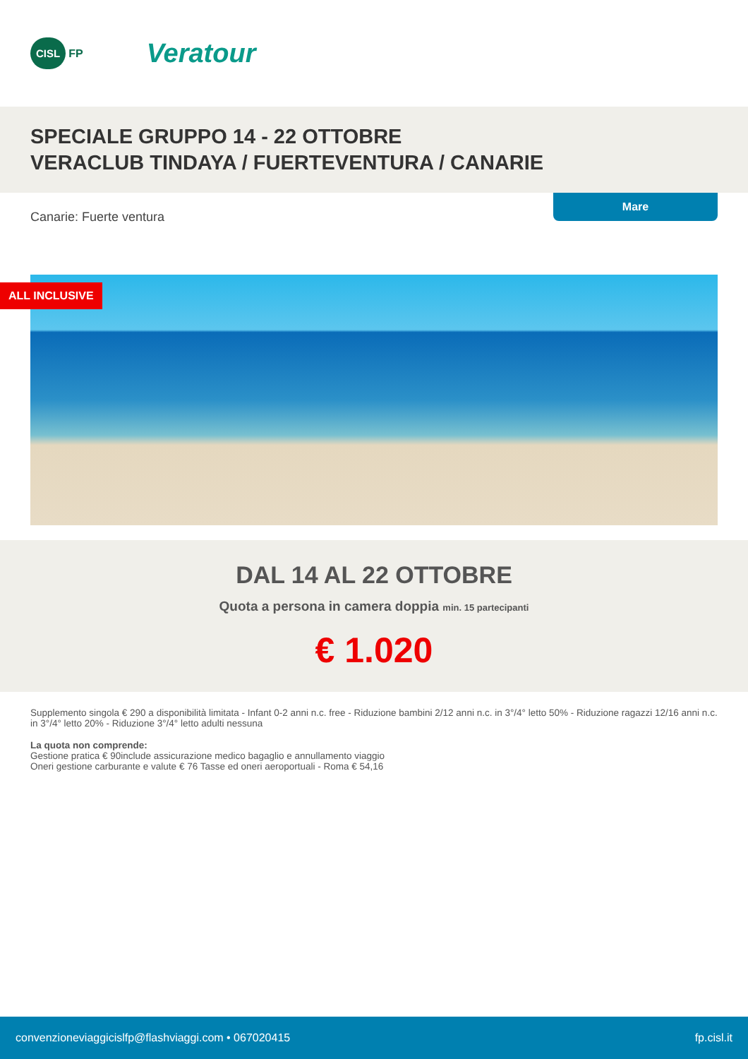CISL FP
Veratour
SPECIALE GRUPPO 14 - 22 OTTOBRE
VERACLUB TINDAYA / FUERTEVENTURA / CANARIE
Canarie: Fuerte ventura
Mare
ALL INCLUSIVE
DAL 14 AL 22 OTTOBRE
Quota a persona in camera doppia min. 15 partecipanti
€ 1.020
Supplemento singola € 290 a disponibilità limitata - Infant 0-2 anni n.c. free - Riduzione bambini 2/12 anni n.c. in 3°/4° letto 50% - Riduzione ragazzi 12/16 anni n.c. in 3°/4° letto 20% - Riduzione 3°/4° letto adulti nessuna
La quota non comprende:
Gestione pratica € 90include assicurazione medico bagaglio e annullamento viaggio
Oneri gestione carburante e valute € 76 Tasse ed oneri aeroportuali - Roma € 54,16
convenzioneviaggicislfp@flashviaggi.com • 067020415 fp.cisl.it